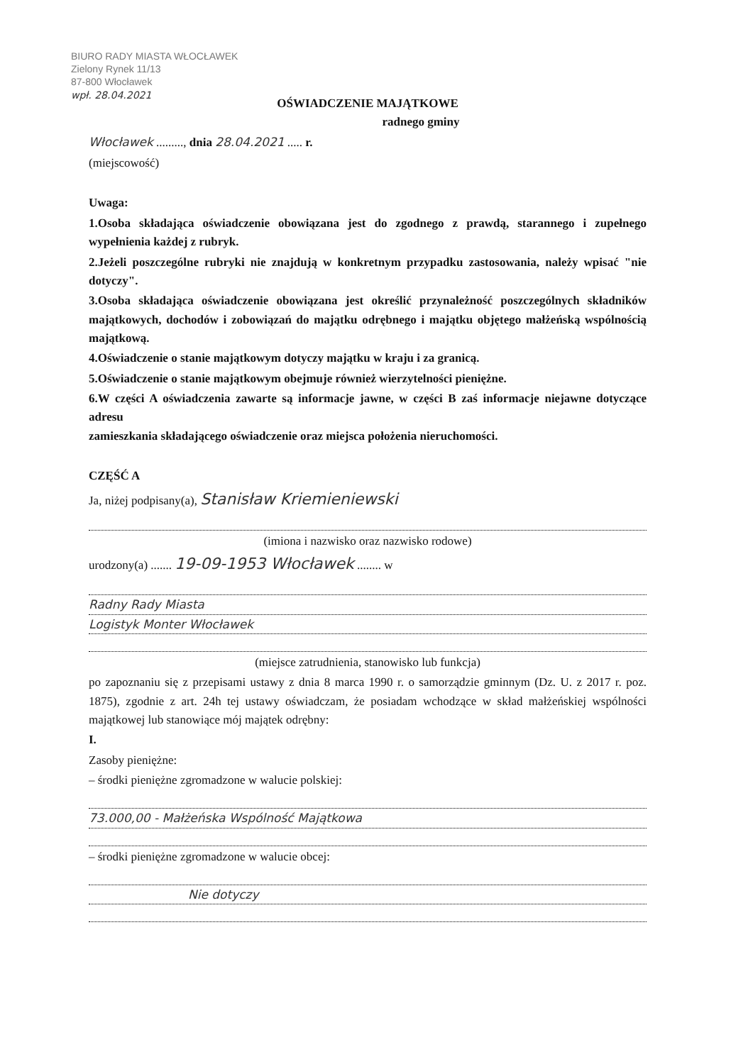BIURO RADY MIASTA WŁOCŁAWEK
Zielony Rynek 11/13
87-800 Włocławek
wpł. 28.04.2021
OŚWIADCZENIE MAJĄTKOWE
radnego gminy
Włocławek ........., dnia 28.04.2021 ..... r.
(miejscowość)
Uwaga:
1.Osoba składająca oświadczenie obowiązana jest do zgodnego z prawdą, starannego i zupełnego wypełnienia każdej z rubryk.
2.Jeżeli poszczególne rubryki nie znajdują w konkretnym przypadku zastosowania, należy wpisać "nie dotyczy".
3.Osoba składająca oświadczenie obowiązana jest określić przynależność poszczególnych składników majątkowych, dochodów i zobowiązań do majątku odrębnego i majątku objętego małżeńską wspólnością majątkową.
4.Oświadczenie o stanie majątkowym dotyczy majątku w kraju i za granicą.
5.Oświadczenie o stanie majątkowym obejmuje również wierzytelności pieniężne.
6.W części A oświadczenia zawarte są informacje jawne, w części B zaś informacje niejawne dotyczące adresu
zamieszkania składającego oświadczenie oraz miejsca położenia nieruchomości.
CZĘŚĆ A
Ja, niżej podpisany(a), Stanisław Kriemieniewski
(imiona i nazwisko oraz nazwisko rodowe)
urodzony(a) ....... 19-09-1953 Włocławek ........ w
Radny Rady Miasta
Logistyk Monter Włocławek
(miejsce zatrudnienia, stanowisko lub funkcja)
po zapoznaniu się z przepisami ustawy z dnia 8 marca 1990 r. o samorządzie gminnym (Dz. U. z 2017 r. poz. 1875), zgodnie z art. 24h tej ustawy oświadczam, że posiadam wchodzące w skład małżeńskiej wspólności majątkowej lub stanowiące mój majątek odrębny:
I.
Zasoby pieniężne:
– środki pieniężne zgromadzone w walucie polskiej:
73.000,00 - Małżeńska Wspólność Majątkowa
– środki pieniężne zgromadzone w walucie obcej:
Nie dotyczy